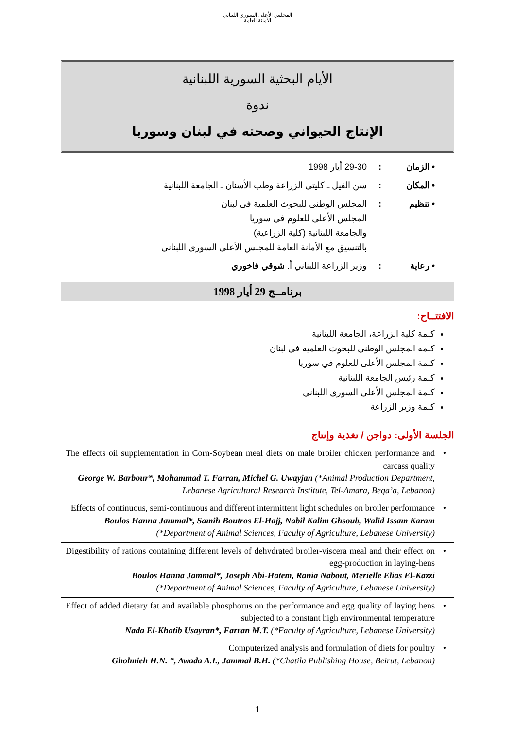المجلس الأعلى السوري اللبناني
الأمانة العامة
الأيام البحثية السورية اللبنانية
ندوة
الإنتاج الحيواني وصحته في لبنان وسوريا
• الزمان: 29-30 أيار 1998
• المكان: سن الفيل ـ كليتي الزراعة وطب الأسنان ـ الجامعة اللبنانية
• تنظيم: المجلس الوطني للبحوث العلمية في لبنان
المجلس الأعلى للعلوم في سوريا
والجامعة اللبنانية (كلية الزراعية)
بالتنسيق مع الأمانة العامة للمجلس الأعلى السوري اللبناني
• رعاية: وزير الزراعة اللبناني أ. شوقي فاخوري
برنامــج 29 أيار 1998
الافتتــاح:
كلمة كلية الزراعة، الجامعة اللبنانية
كلمة المجلس الوطني للبحوث العلمية في لبنان
كلمة المجلس الأعلى للعلوم في سوريا
كلمة رئيس الجامعة اللبنانية
كلمة المجلس الأعلى السوري اللبناني
كلمة وزير الزراعة
الجلسة الأولى: دواجن / تغذية وإنتاج
The effects oil supplementation in Corn-Soybean meal diets on male broiler chicken performance and carcass quality
George W. Barbour*, Mohammad T. Farran, Michel G. Uwayjan (*Animal Production Department, Lebanese Agricultural Research Institute, Tel-Amara, Beqa’a, Lebanon)
•
Effects of continuous, semi-continuous and different intermittent light schedules on broiler performance
Boulos Hanna Jammal*, Samih Boutros El-Hajj, Nabil Kalim Ghsoub, Walid Issam Karam
(*Department of Animal Sciences, Faculty of Agriculture, Lebanese University)
•
Digestibility of rations containing different levels of dehydrated broiler-viscera meal and their effect on egg-production in laying-hens
Boulos Hanna Jammal*, Joseph Abi-Hatem, Rania Nabout, Merielle Elias El-Kazzi
(*Department of Animal Sciences, Faculty of Agriculture, Lebanese University)
•
Effect of added dietary fat and available phosphorus on the performance and egg quality of laying hens subjected to a constant high environmental temperature
Nada El-Khatib Usayran*, Farran M.T. (*Faculty of Agriculture, Lebanese University)
•
Computerized analysis and formulation of diets for poultry
Gholmieh H.N. *, Awada A.I., Jammal B.H. (*Chatila Publishing House, Beirut, Lebanon)
•
1